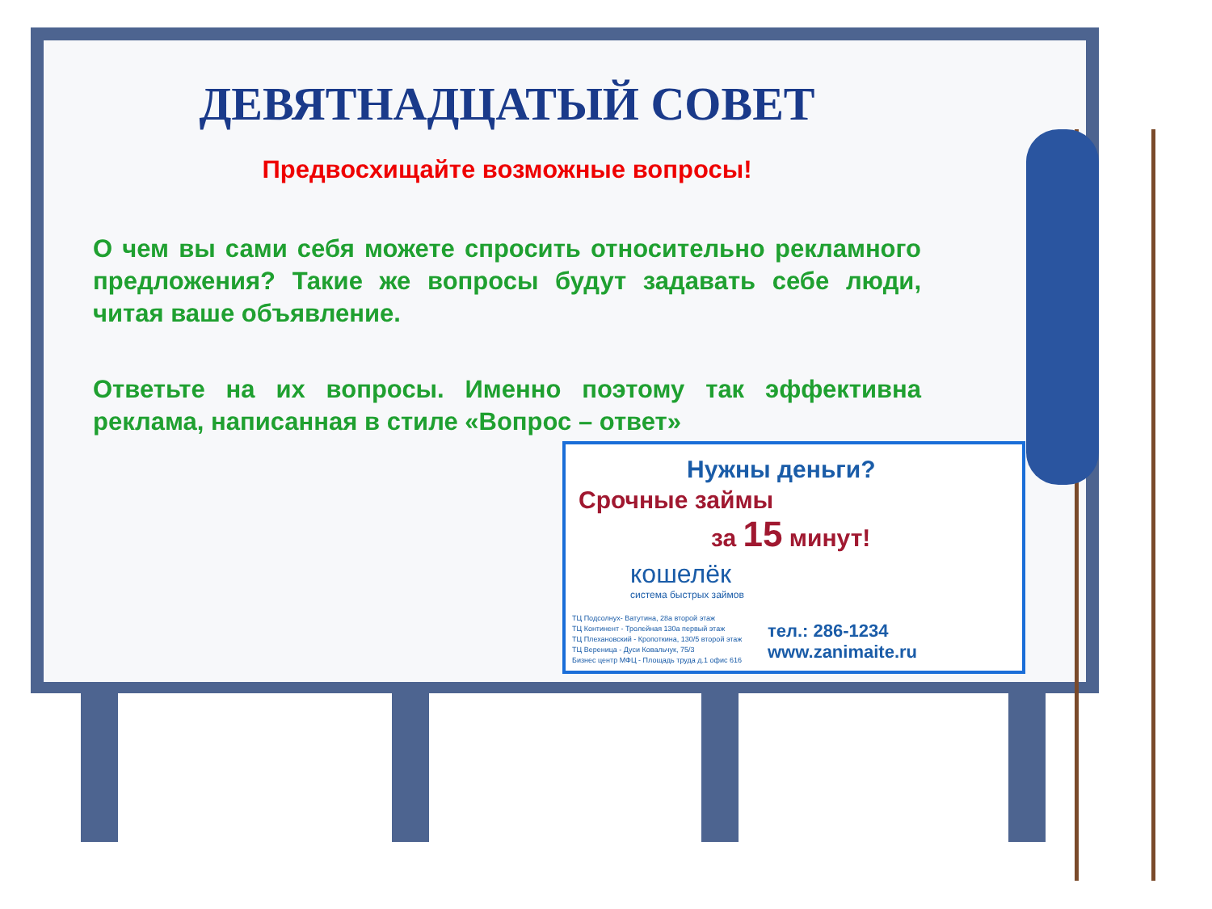ДЕВЯТНАДЦАТЫЙ СОВЕТ
Предвосхищайте возможные вопросы!
О чем вы сами себя можете спросить относительно рекламного предложения? Такие же вопросы будут задавать себе люди, читая ваше объявление.
Ответьте на их вопросы. Именно поэтому так эффективна реклама, написанная в стиле «Вопрос – ответ»
Нужны деньги?
Срочные займы
за 15 минут!
кошелёк
система быстрых займов
ТЦ Подсолнух- Ватутина, 28а второй этаж
ТЦ Континент - Тролейная 130а первый этаж
ТЦ Плехановский - Кропоткина, 130/5 второй этаж
ТЦ Вереница - Дуси Ковальчук, 75/3
Бизнес центр МФЦ - Площадь труда д.1 офис 616
тел.: 286-1234
www.zanimaite.ru